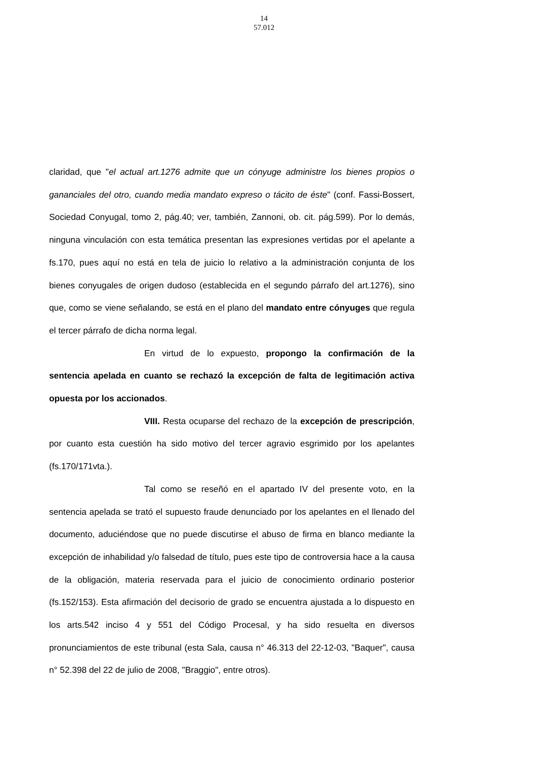14
57.012
claridad, que "el actual art.1276 admite que un cónyuge administre los bienes propios o gananciales del otro, cuando media mandato expreso o tácito de éste" (conf. Fassi-Bossert, Sociedad Conyugal, tomo 2, pág.40; ver, también, Zannoni, ob. cit. pág.599). Por lo demás, ninguna vinculación con esta temática presentan las expresiones vertidas por el apelante a fs.170, pues aquí no está en tela de juicio lo relativo a la administración conjunta de los bienes conyugales de origen dudoso (establecida en el segundo párrafo del art.1276), sino que, como se viene señalando, se está en el plano del mandato entre cónyuges que regula el tercer párrafo de dicha norma legal.
En virtud de lo expuesto, propongo la confirmación de la sentencia apelada en cuanto se rechazó la excepción de falta de legitimación activa opuesta por los accionados.
VIII. Resta ocuparse del rechazo de la excepción de prescripción, por cuanto esta cuestión ha sido motivo del tercer agravio esgrimido por los apelantes (fs.170/171vta.).
Tal como se reseñó en el apartado IV del presente voto, en la sentencia apelada se trató el supuesto fraude denunciado por los apelantes en el llenado del documento, aduciéndose que no puede discutirse el abuso de firma en blanco mediante la excepción de inhabilidad y/o falsedad de título, pues este tipo de controversia hace a la causa de la obligación, materia reservada para el juicio de conocimiento ordinario posterior (fs.152/153). Esta afirmación del decisorio de grado se encuentra ajustada a lo dispuesto en los arts.542 inciso 4 y 551 del Código Procesal, y ha sido resuelta en diversos pronunciamientos de este tribunal (esta Sala, causa n° 46.313 del 22-12-03, "Baquer", causa n° 52.398 del 22 de julio de 2008, "Braggio", entre otros).